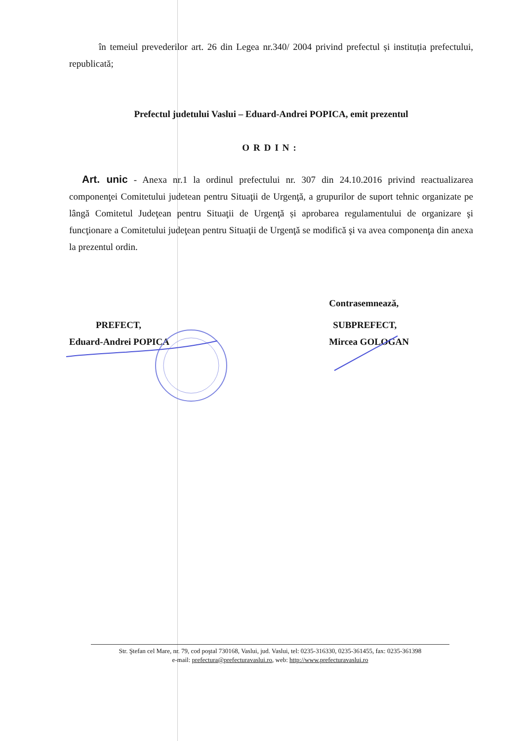în temeiul prevederilor art. 26 din Legea nr.340/ 2004 privind prefectul și instituția prefectului, republicată;
Prefectul judetului Vaslui – Eduard-Andrei POPICA, emit prezentul
ORDIN:
Art. unic - Anexa nr.1 la ordinul prefectului nr. 307 din 24.10.2016 privind reactualizarea componenţei Comitetului judetean pentru Situaţii de Urgenţă, a grupurilor de suport tehnic organizate pe lângă Comitetul Judeţean pentru Situaţii de Urgenţă și aprobarea regulamentului de organizare şi funcţionare a Comitetului judeţean pentru Situaţii de Urgenţă se modifică şi va avea componenţa din anexa la prezentul ordin.
PREFECT,
Eduard-Andrei POPICA
Contrasemnează,
SUBPREFECT,
Mircea GOLOGAN
Str. Ştefan cel Mare, nr. 79, cod poştal 730168, Vaslui, jud. Vaslui, tel: 0235-316330, 0235-361455, fax: 0235-361398
e-mail: prefectura@prefecturavaslui.ro, web: http://www.prefecturavaslui.ro